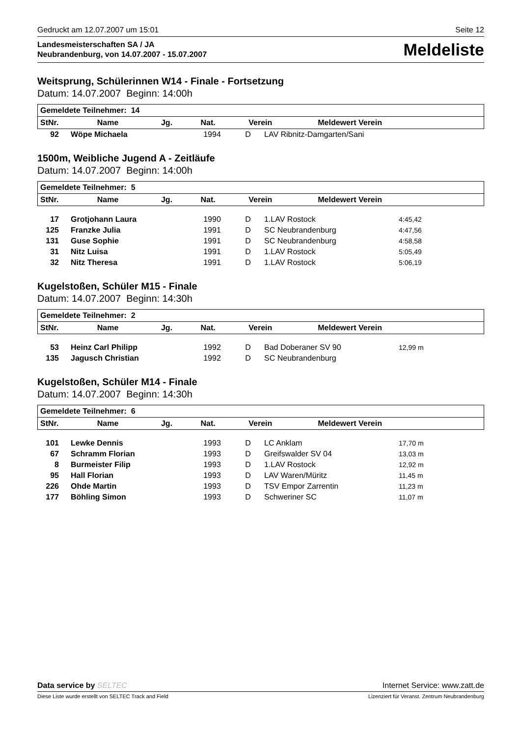Gedruckt am 12.07.2007 um 15:01 Seite 12
Landesmeisterschaften SA / JA
Neubrandenburg, von 14.07.2007 - 15.07.2007
Meldeliste
Weitsprung, Schülerinnen W14 - Finale - Fortsetzung
Datum: 14.07.2007 Beginn: 14:00h
| Gemeldete Teilnehmer: 14 | | | | | |
| --- | --- | --- | --- | --- | --- |
| StNr. | Name | Jg. | Nat. | Verein | Meldewert Verein |
| 92 | Wöpe Michaela | 1994 | D | LAV Ribnitz-Damgarten/Sani | |
1500m, Weibliche Jugend A - Zeitläufe
Datum: 14.07.2007 Beginn: 14:00h
| Gemeldete Teilnehmer: 5 | | | | | |
| --- | --- | --- | --- | --- | --- |
| StNr. | Name | Jg. | Nat. | Verein | Meldewert Verein |
| 17 | Grotjohann Laura | 1990 | D | 1.LAV Rostock | 4:45,42 |
| 125 | Franzke Julia | 1991 | D | SC Neubrandenburg | 4:47,56 |
| 131 | Guse Sophie | 1991 | D | SC Neubrandenburg | 4:58,58 |
| 31 | Nitz Luisa | 1991 | D | 1.LAV Rostock | 5:05,49 |
| 32 | Nitz Theresa | 1991 | D | 1.LAV Rostock | 5:06,19 |
Kugelstoßen, Schüler M15 - Finale
Datum: 14.07.2007 Beginn: 14:30h
| Gemeldete Teilnehmer: 2 | | | | | |
| --- | --- | --- | --- | --- | --- |
| StNr. | Name | Jg. | Nat. | Verein | Meldewert Verein |
| 53 | Heinz Carl Philipp | 1992 | D | Bad Doberaner SV 90 | 12,99 m |
| 135 | Jagusch Christian | 1992 | D | SC Neubrandenburg | |
Kugelstoßen, Schüler M14 - Finale
Datum: 14.07.2007 Beginn: 14:30h
| Gemeldete Teilnehmer: 6 | | | | | |
| --- | --- | --- | --- | --- | --- |
| StNr. | Name | Jg. | Nat. | Verein | Meldewert Verein |
| 101 | Lewke Dennis | 1993 | D | LC Anklam | 17,70 m |
| 67 | Schramm Florian | 1993 | D | Greifswalder SV 04 | 13,03 m |
| 8 | Burmeister Filip | 1993 | D | 1.LAV Rostock | 12,92 m |
| 95 | Hall Florian | 1993 | D | LAV Waren/Müritz | 11,45 m |
| 226 | Ohde Martin | 1993 | D | TSV Empor Zarrentin | 11,23 m |
| 177 | Böhling Simon | 1993 | D | Schweriner SC | 11,07 m |
Data service by SELTEC Internet Service: www.zatt.de
Diese Liste wurde erstellt von SELTEC Track and Field Lizenziert für Veranst. Zentrum Neubrandenburg